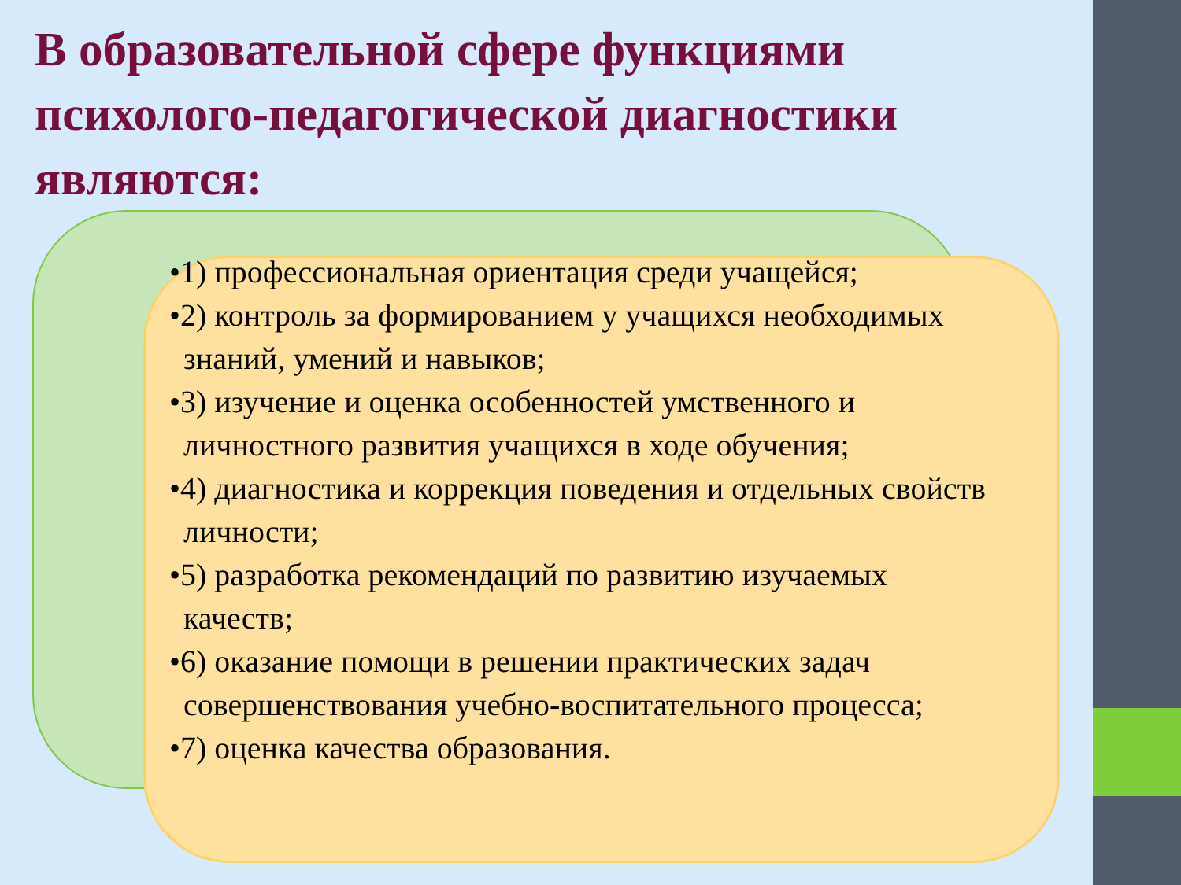В образовательной сфере функциями психолого-педагогической диагностики являются:
•1) профессиональная ориентация среди учащейся;
•2) контроль за формированием у учащихся необходимых знаний, умений и навыков;
•3) изучение и оценка особенностей умственного и личностного развития учащихся в ходе обучения;
•4) диагностика и коррекция поведения и отдельных свойств личности;
•5) разработка рекомендаций по развитию изучаемых качеств;
•6) оказание помощи в решении практических задач совершенствования учебно-воспитательного процесса;
•7) оценка качества образования.